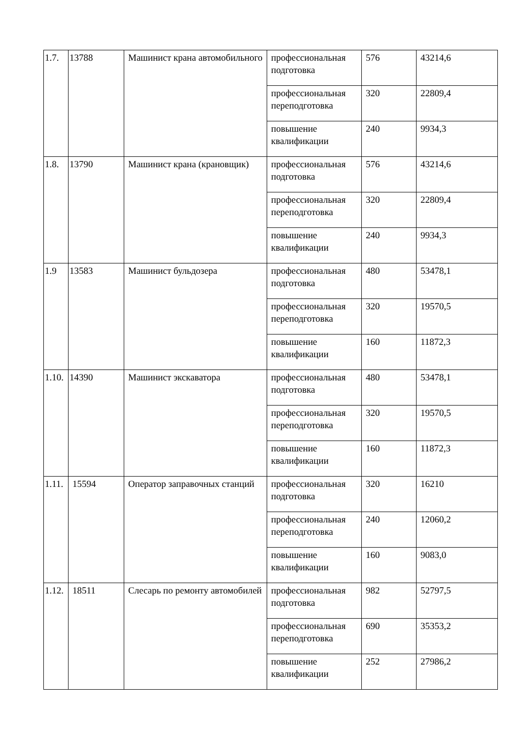| 1.7. | 13788 | Машинист крана автомобильного | профессиональная подготовка | 576 | 43214,6 |
| | | | профессиональная переподготовка | 320 | 22809,4 |
| | | | повышение квалификации | 240 | 9934,3 |
| 1.8. | 13790 | Машинист крана (крановщик) | профессиональная подготовка | 576 | 43214,6 |
| | | | профессиональная переподготовка | 320 | 22809,4 |
| | | | повышение квалификации | 240 | 9934,3 |
| 1.9 | 13583 | Машинист бульдозера | профессиональная подготовка | 480 | 53478,1 |
| | | | профессиональная переподготовка | 320 | 19570,5 |
| | | | повышение квалификации | 160 | 11872,3 |
| 1.10. | 14390 | Машинист экскаватора | профессиональная подготовка | 480 | 53478,1 |
| | | | профессиональная переподготовка | 320 | 19570,5 |
| | | | повышение квалификации | 160 | 11872,3 |
| 1.11. | 15594 | Оператор заправочных станций | профессиональная подготовка | 320 | 16210 |
| | | | профессиональная переподготовка | 240 | 12060,2 |
| | | | повышение квалификации | 160 | 9083,0 |
| 1.12. | 18511 | Слесарь по ремонту автомобилей | профессиональная подготовка | 982 | 52797,5 |
| | | | профессиональная переподготовка | 690 | 35353,2 |
| | | | повышение квалификации | 252 | 27986,2 |